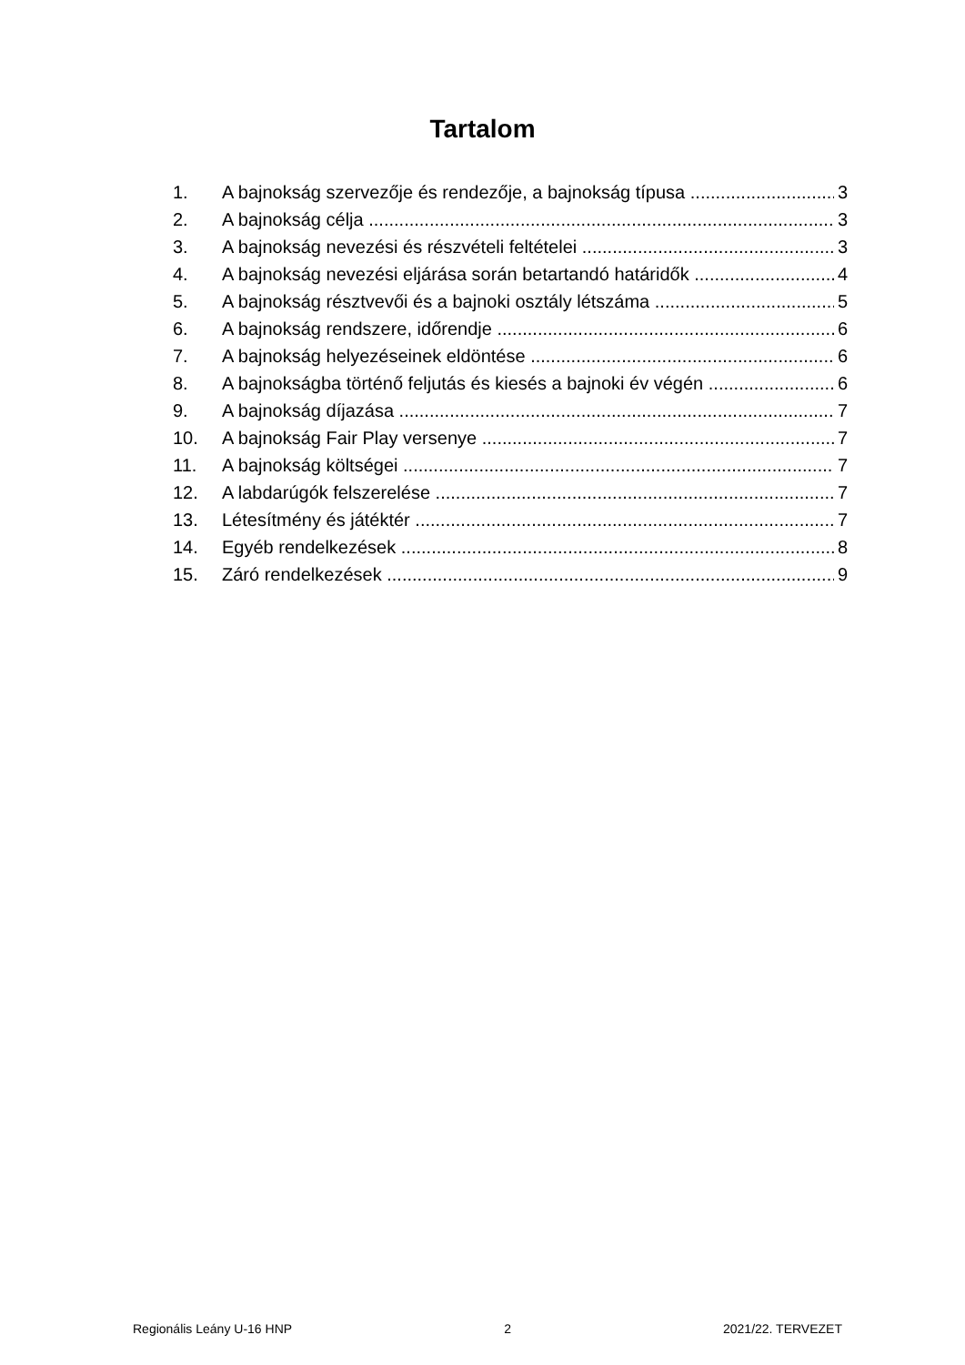Tartalom
1. A bajnokság szervezője és rendezője, a bajnokság típusa 3
2. A bajnokság célja 3
3. A bajnokság nevezési és részvételi feltételei 3
4. A bajnokság nevezési eljárása során betartandó határidők 4
5. A bajnokság résztvevői és a bajnoki osztály létszáma 5
6. A bajnokság rendszere, időrendje 6
7. A bajnokság helyezéseinek eldöntése 6
8. A bajnokságba történő feljutás és kiesés a bajnoki év végén 6
9. A bajnokság díjazása 7
10. A bajnokság Fair Play versenye 7
11. A bajnokság költségei 7
12. A labdarúgók felszerelése 7
13. Létesítmény és játéktér 7
14. Egyéb rendelkezések 8
15. Záró rendelkezések 9
Regionális Leány U-16 HNP 2 2021/22. TERVEZET